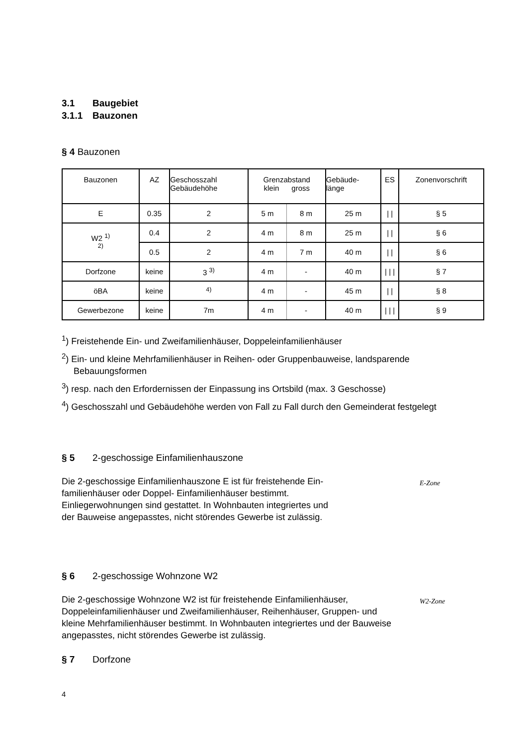3.1 Baugebiet
3.1.1 Bauzonen
§ 4 Bauzonen
| Bauzonen | AZ | Geschosszahl Gebäudehöhe | Grenzabstand klein gross | | Gebäude- länge | ES | Zonenvorschrift |
| E | 0.35 | 2 | 5 m | 8 m | 25 m | / / | § 5 |
| W2 <sup>1)</sup> <sup>2)</sup> | 0.4 | 2 | 4 m | 8 m | 25 m | / / | § 6 |
| | 0.5 | 2 | 4 m | 7 m | 40 m | / / | § 6 |
| Dorfzone | keine | 3 <sup>3)</sup> | 4 m | - | 40 m | / / / | § 7 |
| öBA | keine | <sup>4)</sup> | 4 m | - | 45 m | / / | § 8 |
| Gewerbezone | keine | 7m | 4 m | - | 40 m | / / / | § 9 |
<sup>1</sup>) Freistehende Ein- und Zweifamilienhäuser, Doppeleinfamilienhäuser
<sup>2</sup>) Ein- und kleine Mehrfamilienhäuser in Reihen- oder Gruppenbauweise, landsparende Bebauungsformen
<sup>3</sup>) resp. nach den Erfordernissen der Einpassung ins Ortsbild (max. 3 Geschosse)
<sup>4</sup>) Geschosszahl und Gebäudehöhe werden von Fall zu Fall durch den Gemeinderat festgelegt
§ 5 2-geschossige Einfamilienhauszone
Die 2-geschossige Einfamilienhauszone E ist für freistehende Ein-
familienhäuser oder Doppel- Einfamilienhäuser bestimmt.
Einliegerwohnungen sind gestattet. In Wohnbauten integriertes und
der Bauweise angepasstes, nicht störendes Gewerbe ist zulässig.
E-Zone
§ 6 2-geschossige Wohnzone W2
Die 2-geschossige Wohnzone W2 ist für freistehende Einfamilienhäuser, Doppeleinfamilienhäuser und Zweifamilienhäuser, Reihenhäuser, Gruppen- und kleine Mehrfamilienhäuser bestimmt. In Wohnbauten integriertes und der Bauweise angepasstes, nicht störendes Gewerbe ist zulässig.
W2-Zone
§ 7 Dorfzone
4